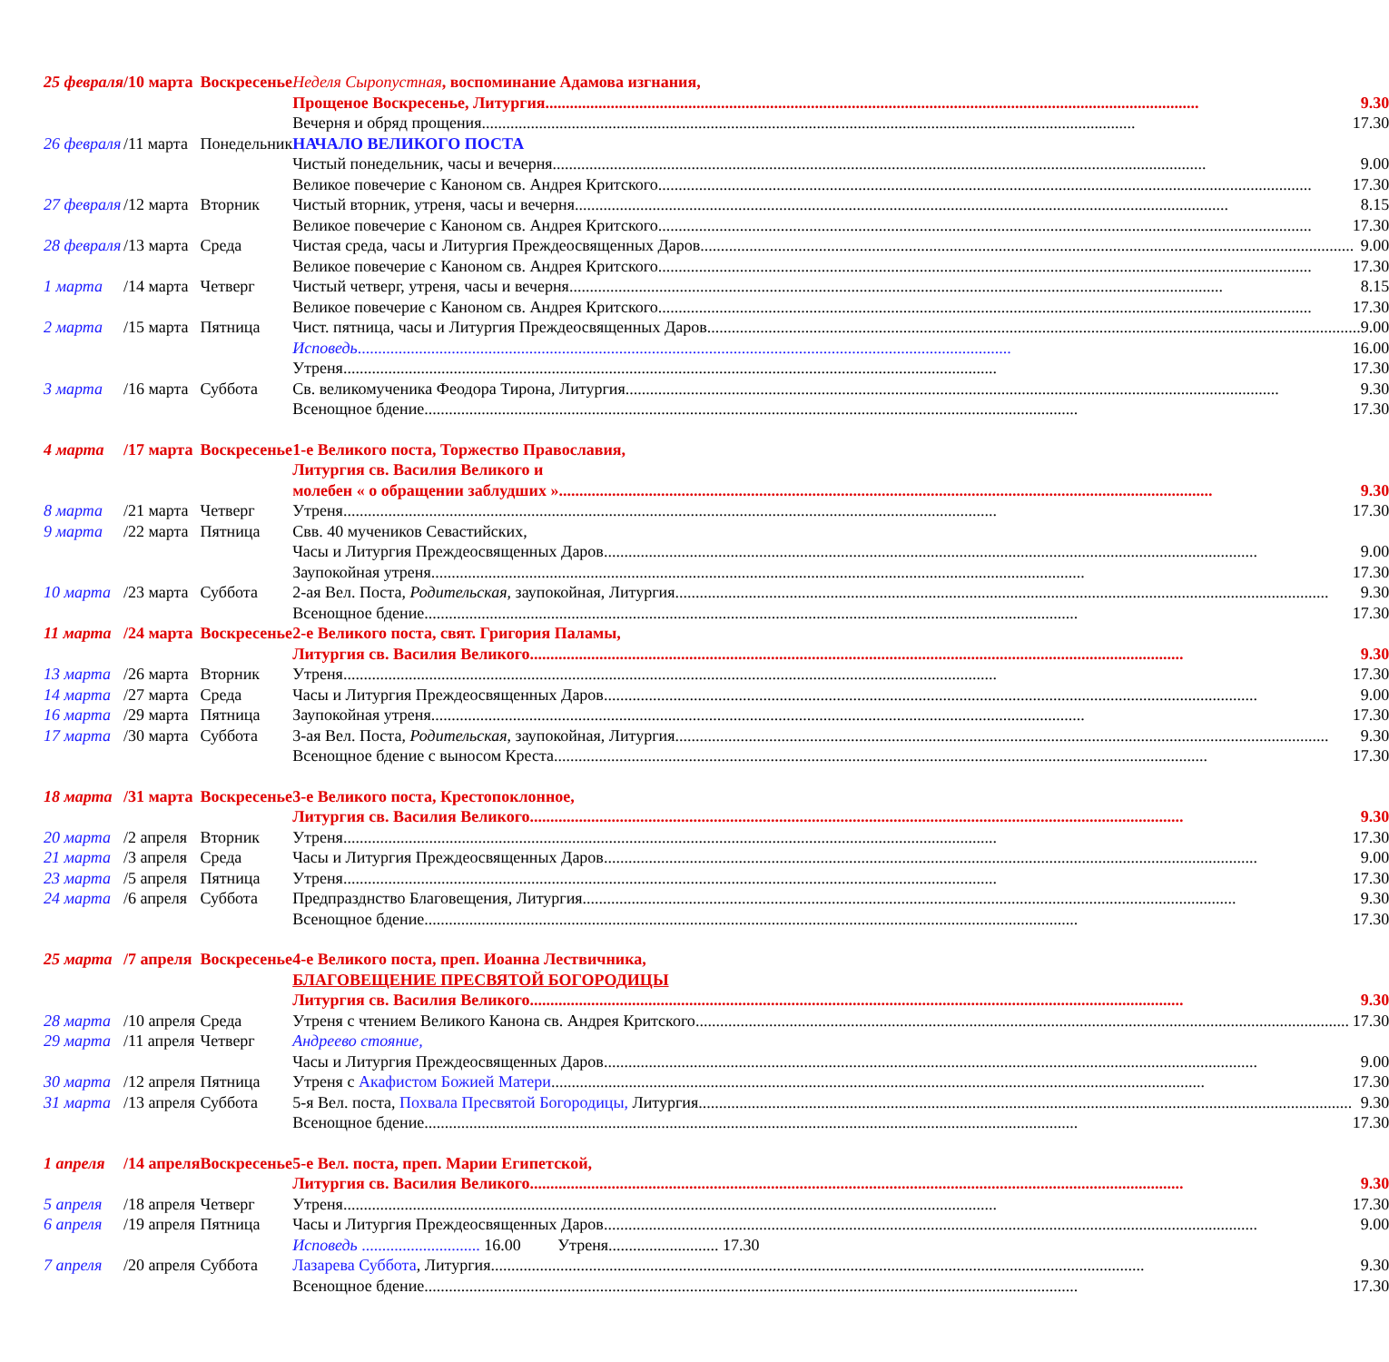| 25 февраля | / | 10 марта | Воскресенье | Неделя Сыропустная , воспоминание Адамова изгнания, |
| | | | | Прощеное Воскресенье, Литургия 9.30 |
| | | | | Вечерня и обряд прощения 17.30 |
| 26 февраля | / | 11 марта | Понедельник | НАЧАЛО ВЕЛИКОГО ПОСТА |
| | | | | Чистый понедельник, часы и вечерня 9.00 |
| | | | | Великое повечерие с Каноном св. Андрея Критского 17.30 |
| 27 февраля | / | 12 марта | Вторник | Чистый вторник, утреня, часы и вечерня 8.15 |
| | | | | Великое повечерие с Каноном св. Андрея Критского 17.30 |
| 28 февраля | / | 13 марта | Среда | Чистая среда, часы и Литургия Преждеосвященных Даров 9.00 |
| | | | | Великое повечерие с Каноном св. Андрея Критского 17.30 |
| 1 марта | / | 14 марта | Четверг | Чистый четверг, утреня, часы и вечерня 8.15 |
| | | | | Великое повечерие с Каноном св. Андрея Критского 17.30 |
| 2 марта | / | 15 марта | Пятница | Чист. пятница, часы и Литургия Преждеосвященных Даров 9.00 |
| | | | | Исповедь 16.00 |
| | | | | Утреня 17.30 |
| 3 марта | / | 16 марта | Суббота | Св. великомученика Феодора Тирона, Литургия 9.30 |
| | | | | Всенощное бдение 17.30 |
| 4 марта | / | 17 марта | Воскресенье | 1-е Великого поста, Торжество Православия, |
| | | | | Литургия св. Василия Великого и |
| | | | | молебен « о обращении заблудших » 9.30 |
| 8 марта | / | 21 марта | Четверг | Утреня 17.30 |
| 9 марта | / | 22 марта | Пятница | Свв. 40 мучеников Севастийских, |
| | | | | Часы и Литургия Преждеосвященных Даров 9.00 |
| | | | | Заупокойная утреня 17.30 |
| 10 марта | / | 23 марта | Суббота | 2-ая Вел. Поста, Родительская , заупокойная, Литургия 9.30 |
| | | | | Всенощное бдение 17.30 |
| 11 марта | / | 24 марта | Воскресенье | 2-е Великого поста, свят. Григория Паламы, |
| | | | | Литургия св. Василия Великого 9.30 |
| 13 марта | / | 26 марта | Вторник | Утреня 17.30 |
| 14 марта | / | 27 марта | Среда | Часы и Литургия Преждеосвященных Даров 9.00 |
| 16 марта | / | 29 марта | Пятница | Заупокойная утреня 17.30 |
| 17 марта | / | 30 марта | Суббота | 3-ая Вел. Поста, Родительская , заупокойная, Литургия 9.30 |
| | | | | Всенощное бдение с выносом Креста 17.30 |
| 18 марта | / | 31 марта | Воскресенье | 3-е Великого поста, Крестопоклонное, |
| | | | | Литургия св. Василия Великого 9.30 |
| 20 марта | / | 2 апреля | Вторник | Утреня 17.30 |
| 21 марта | / | 3 апреля | Среда | Часы и Литургия Преждеосвященных Даров 9.00 |
| 23 марта | / | 5 апреля | Пятница | Утреня 17.30 |
| 24 марта | / | 6 апреля | Суббота | Предпразднство Благовещения, Литургия 9.30 |
| | | | | Всенощное бдение 17.30 |
| 25 марта | / | 7 апреля | Воскресенье | 4-е Великого поста, преп. Иоанна Лествичника, |
| | | | | БЛАГОВЕЩЕНИЕ ПРЕСВЯТОЙ БОГОРОДИЦЫ |
| | | | | Литургия св. Василия Великого 9.30 |
| 28 марта | / | 10 апреля | Среда | Утреня с чтением Великого Канона св. Андрея Критского 17.30 |
| 29 марта | / | 11 апреля | Четверг | Андреево стояние, |
| | | | | Часы и Литургия Преждеосвященных Даров 9.00 |
| 30 марта | / | 12 апреля | Пятница | Утреня с Акафистом Божией Матери 17.30 |
| 31 марта | / | 13 апреля | Суббота | 5-я Вел. поста, Похвала Пресвятой Богородицы, Литургия 9.30 |
| | | | | Всенощное бдение 17.30 |
| 1 апреля | / | 14 апреля | Воскресенье | 5-е Вел. поста, преп. Марии Египетской, |
| | | | | Литургия св. Василия Великого 9.30 |
| 5 апреля | / | 18 апреля | Четверг | Утреня 17.30 |
| 6 апреля | / | 19 апреля | Пятница | Часы и Литургия Преждеосвященных Даров 9.00 |
| | | | | Исповедь ............................. 16.00 Утреня........................... 17.30 |
| 7 апреля | / | 20 апреля | Суббота | Лазарева Суббота , Литургия 9.30 |
| | | | | Всенощное бдение 17.30 |